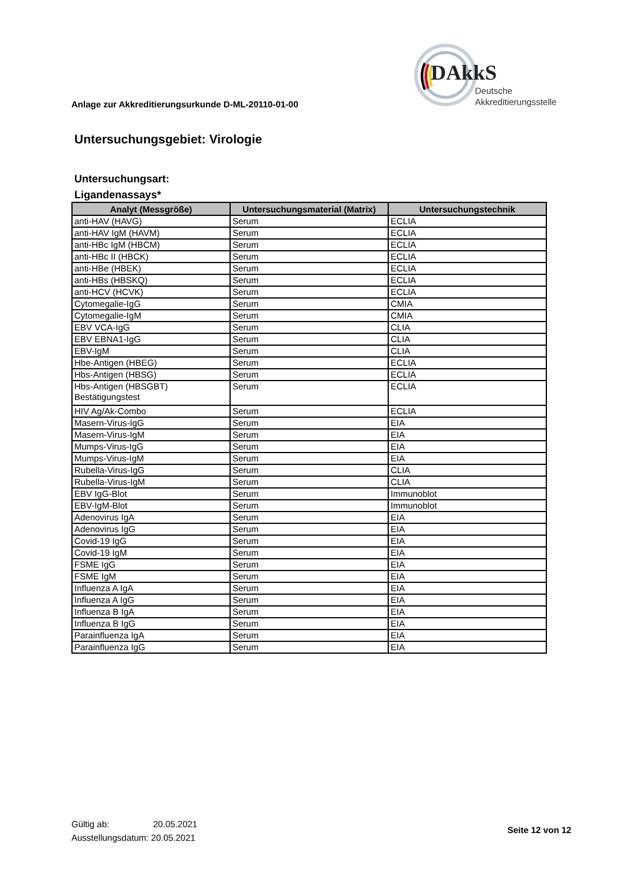Anlage zur Akkreditierungsurkunde D-ML-20110-01-00
DAkkS
Deutsche
Akkreditierungsstelle
Untersuchungsgebiet: Virologie
Untersuchungsart:
Ligandenassays*
| Analyt (Messgröße) | Untersuchungsmaterial (Matrix) | Untersuchungstechnik |
| --- | --- | --- |
| anti-HAV (HAVG) | Serum | ECLIA |
| anti-HAV IgM (HAVM) | Serum | ECLIA |
| anti-HBc IgM (HBCM) | Serum | ECLIA |
| anti-HBc II (HBCK) | Serum | ECLIA |
| anti-HBe (HBEK) | Serum | ECLIA |
| anti-HBs (HBSKQ) | Serum | ECLIA |
| anti-HCV (HCVK) | Serum | ECLIA |
| Cytomegalie-IgG | Serum | CMIA |
| Cytomegalie-IgM | Serum | CMIA |
| EBV VCA-IgG | Serum | CLIA |
| EBV EBNA1-IgG | Serum | CLIA |
| EBV-IgM | Serum | CLIA |
| Hbe-Antigen (HBEG) | Serum | ECLIA |
| Hbs-Antigen (HBSG) | Serum | ECLIA |
| Hbs-Antigen (HBSGBT) Bestätigungstest | Serum | ECLIA |
| HIV Ag/Ak-Combo | Serum | ECLIA |
| Masern-Virus-IgG | Serum | EIA |
| Masern-Virus-IgM | Serum | EIA |
| Mumps-Virus-IgG | Serum | EIA |
| Mumps-Virus-IgM | Serum | EIA |
| Rubella-Virus-IgG | Serum | CLIA |
| Rubella-Virus-IgM | Serum | CLIA |
| EBV IgG-Blot | Serum | Immunoblot |
| EBV-IgM-Blot | Serum | Immunoblot |
| Adenovirus IgA | Serum | EIA |
| Adenovirus IgG | Serum | EIA |
| Covid-19 IgG | Serum | EIA |
| Covid-19 IgM | Serum | EIA |
| FSME IgG | Serum | EIA |
| FSME IgM | Serum | EIA |
| Influenza A IgA | Serum | EIA |
| Influenza A IgG | Serum | EIA |
| Influenza B IgA | Serum | EIA |
| Influenza B IgG | Serum | EIA |
| Parainfluenza IgA | Serum | EIA |
| Parainfluenza IgG | Serum | EIA |
Gültig ab: 20.05.2021
Ausstellungsdatum: 20.05.2021
Seite 12 von 12